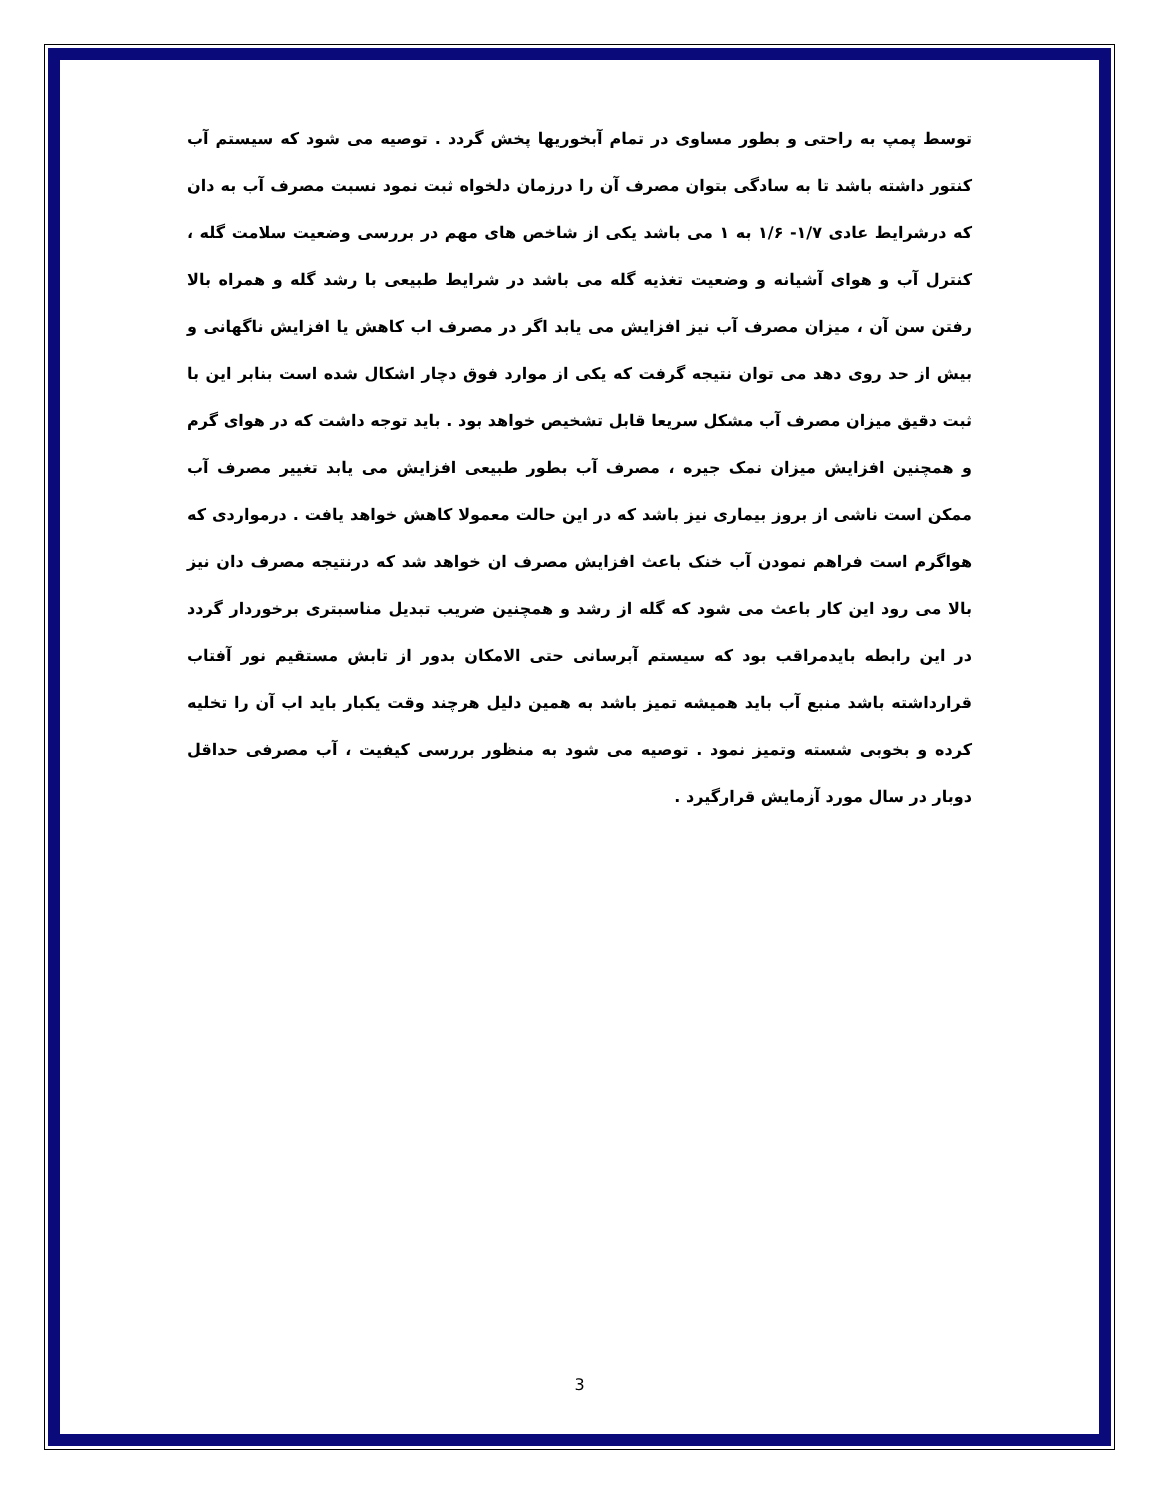توسط پمپ به راحتی و بطور مساوی در تمام آبخوریها پخش گردد . توصیه می شود که سیستم آب کنتور داشته باشد تا به سادگی بتوان مصرف آن را درزمان دلخواه ثبت نمود نسبت مصرف آب به دان که درشرایط عادی ۱/۷- ۱/۶ به ۱ می باشد یکی از شاخص های مهم در بررسی وضعیت سلامت گله ، کنترل آب و هوای آشیانه و وضعیت تغذیه گله می باشد در شرایط طبیعی با رشد گله و همراه بالا رفتن سن آن ، میزان مصرف آب نیز افزایش می یابد اگر در مصرف اب کاهش یا افزایش ناگهانی و بیش از حد روی دهد می توان نتیجه گرفت که یکی از موارد فوق دچار اشکال شده است بنابر این با ثبت دقیق میزان مصرف آب مشکل سریعا قابل تشخیص خواهد بود . باید توجه داشت که در هوای گرم و همچنین افزایش میزان نمک جیره ، مصرف آب بطور طبیعی افزایش می یابد تغییر مصرف آب ممکن است ناشی از بروز بیماری نیز باشد که در این حالت معمولا کاهش خواهد یافت . درمواردی که هواگرم است فراهم نمودن آب خنک باعث افزایش مصرف ان خواهد شد که درنتیجه مصرف دان نیز بالا می رود این کار باعث می شود که گله از رشد و همچنین ضریب تبدیل مناسبتری برخوردار گردد در این رابطه بایدمراقب بود که سیستم آبرسانی حتی الامکان بدور از تابش مستقیم نور آفتاب قرارداشته باشد منبع آب باید همیشه تمیز باشد به همین دلیل هرچند وقت یکبار باید اب آن را تخلیه کرده و بخوبی شسته وتمیز نمود . توصیه می شود به منظور بررسی کیفیت ، آب مصرفی حداقل دوبار در سال مورد آزمایش قرارگیرد .
3